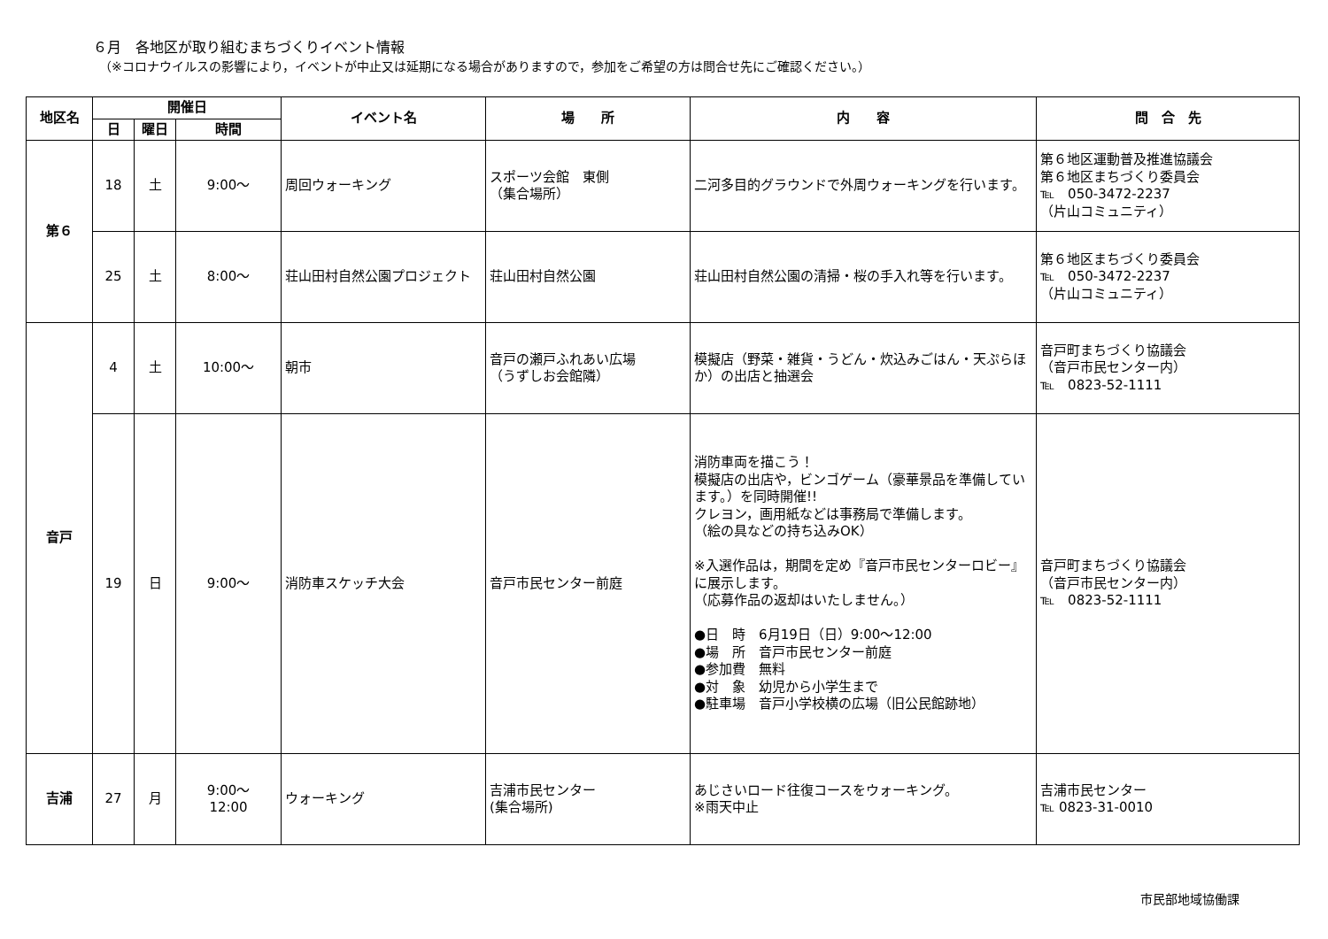６月　各地区が取り組むまちづくりイベント情報
（※コロナウイルスの影響により，イベントが中止又は延期になる場合がありますので，参加をご希望の方は問合せ先にご確認ください。）
| 地区名 | 開催日 | | | イベント名 | 場 所 | 内 容 | 問 合 先 |
| --- | --- | --- | --- | --- | --- | --- | --- |
| | 日 | 曜日 | 時間 | | | | |
| 第６ | 18 | 土 | 9:00～ | 周回ウォーキング | スポーツ会館 東側 （集合場所） | 二河多目的グラウンドで外周ウォーキングを行います。 | 第６地区運動普及推進協議会 第６地区まちづくり委員会 ℡ 050-3472-2237 （片山コミュニティ） |
| | 25 | 土 | 8:00～ | 荘山田村自然公園プロジェクト | 荘山田村自然公園 | 荘山田村自然公園の清掃・桜の手入れ等を行います。 | 第６地区まちづくり委員会 ℡ 050-3472-2237 （片山コミュニティ） |
| 音戸 | 4 | 土 | 10:00～ | 朝市 | 音戸の瀬戸ふれあい広場 （うずしお会館隣） | 模擬店（野菜・雑貨・うどん・炊込みごはん・天ぷらほか）の出店と抽選会 | 音戸町まちづくり協議会 （音戸市民センター内） ℡ 0823-52-1111 |
| | 19 | 日 | 9:00～ | 消防車スケッチ大会 | 音戸市民センター前庭 | 消防車両を描こう！ 模擬店の出店や，ビンゴゲーム（豪華景品を準備しています。）を同時開催!! クレヨン，画用紙などは事務局で準備します。 （絵の具などの持ち込みOK） ※入選作品は，期間を定め『音戸市民センターロビー』に展示します。 （応募作品の返却はいたしません。） ●日 時 6月19日（日）9:00～12:00 ●場 所 音戸市民センター前庭 ●参加費 無料 ●対 象 幼児から小学生まで ●駐車場 音戸小学校横の広場（旧公民館跡地） | 音戸町まちづくり協議会 （音戸市民センター内） ℡ 0823-52-1111 |
| 吉浦 | 27 | 月 | 9:00～ 12:00 | ウォーキング | 吉浦市民センター (集合場所) | あじさいロード往復コースをウォーキング。 ※雨天中止 | 吉浦市民センター ℡ 0823-31-0010 |
市民部地域協働課